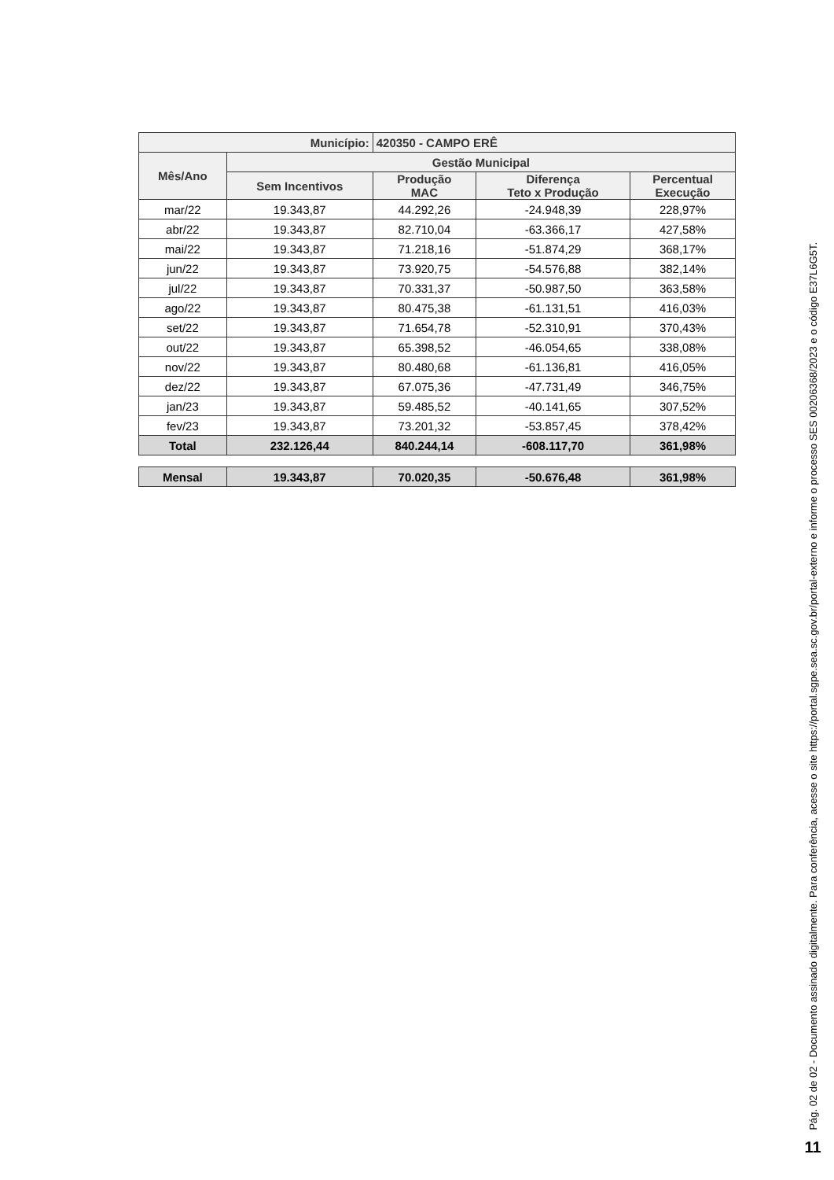| Município: | | 420350 - CAMPO ERÊ | | |
| --- | --- | --- | --- | --- |
| Mês/Ano | Gestão Municipal | | | |
| | Sem Incentivos | Produção MAC | Diferença Teto x Produção | Percentual Execução |
| mar/22 | 19.343,87 | 44.292,26 | -24.948,39 | 228,97% |
| abr/22 | 19.343,87 | 82.710,04 | -63.366,17 | 427,58% |
| mai/22 | 19.343,87 | 71.218,16 | -51.874,29 | 368,17% |
| jun/22 | 19.343,87 | 73.920,75 | -54.576,88 | 382,14% |
| jul/22 | 19.343,87 | 70.331,37 | -50.987,50 | 363,58% |
| ago/22 | 19.343,87 | 80.475,38 | -61.131,51 | 416,03% |
| set/22 | 19.343,87 | 71.654,78 | -52.310,91 | 370,43% |
| out/22 | 19.343,87 | 65.398,52 | -46.054,65 | 338,08% |
| nov/22 | 19.343,87 | 80.480,68 | -61.136,81 | 416,05% |
| dez/22 | 19.343,87 | 67.075,36 | -47.731,49 | 346,75% |
| jan/23 | 19.343,87 | 59.485,52 | -40.141,65 | 307,52% |
| fev/23 | 19.343,87 | 73.201,32 | -53.857,45 | 378,42% |
| Total | 232.126,44 | 840.244,14 | -608.117,70 | 361,98% |
| Mensal | 19.343,87 | 70.020,35 | -50.676,48 | 361,98% |
Pág. 02 de 02 - Documento assinado digitalmente. Para conferência, acesse o site https://portal.sgpe.sea.sc.gov.br/portal-externo e informe o processo SES 00206368/2023 e o código E37L6G5T.
11